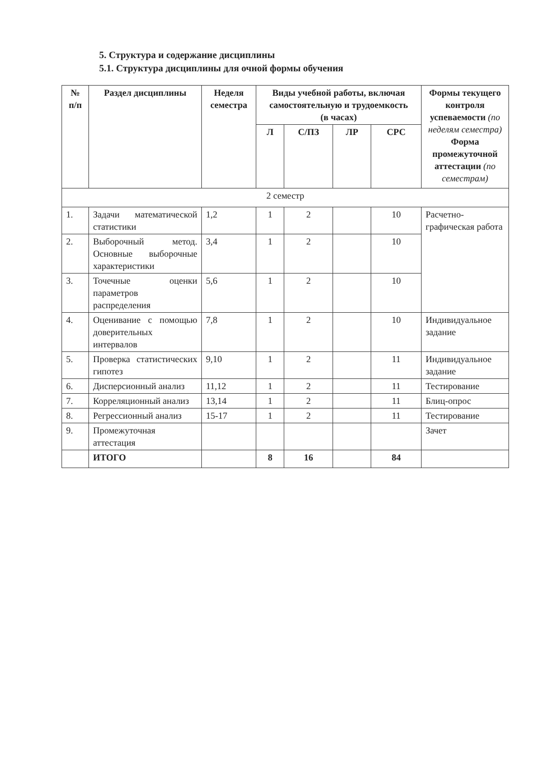5. Структура и содержание дисциплины
5.1. Структура дисциплины для очной формы обучения
| № п/п | Раздел дисциплины | Неделя семестра | Виды учебной работы, включая самостоятельную и трудоемкость (в часах) | | | | Формы текущего контроля успеваемости (по неделям семестра) Форма промежуточной аттестации (по семестрам) |
| --- | --- | --- | --- | --- | --- | --- | --- |
| | | | Л | С/ПЗ | ЛР | СРС | |
| 2 семестр | | | | | | | |
| 1. | Задачи математической статистики | 1,2 | 1 | 2 | | 10 | Расчетно-графическая работа |
| 2. | Выборочный метод. Основные выборочные характеристики | 3,4 | 1 | 2 | | 10 | |
| 3. | Точечные оценки параметров распределения | 5,6 | 1 | 2 | | 10 | |
| 4. | Оценивание с помощью доверительных интервалов | 7,8 | 1 | 2 | | 10 | Индивидуальное задание |
| 5. | Проверка статистических гипотез | 9,10 | 1 | 2 | | 11 | Индивидуальное задание |
| 6. | Дисперсионный анализ | 11,12 | 1 | 2 | | 11 | Тестирование |
| 7. | Корреляционный анализ | 13,14 | 1 | 2 | | 11 | Блиц-опрос |
| 8. | Регрессионный анализ | 15-17 | 1 | 2 | | 11 | Тестирование |
| 9. | Промежуточная аттестация | | | | | | Зачет |
| | ИТОГО | | 8 | 16 | | 84 | |